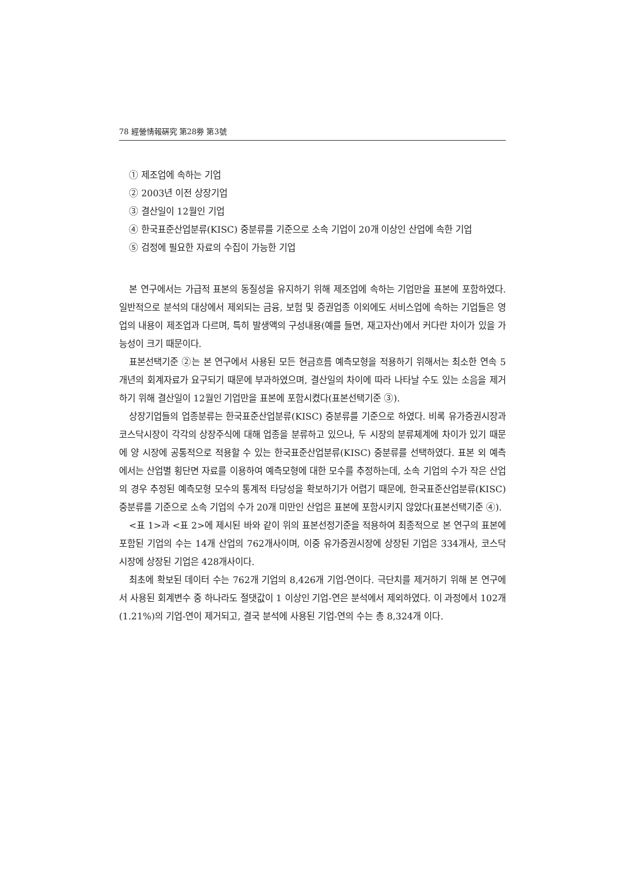78 經營情報硏究 第28劵 第3號
① 제조업에 속하는 기업
② 2003년 이전 상장기업
③ 결산일이 12월인 기업
④ 한국표준산업분류(KISC) 중분류를 기준으로 소속 기업이 20개 이상인 산업에 속한 기업
⑤ 검정에 필요한 자료의 수집이 가능한 기업
본 연구에서는 가급적 표본의 동질성을 유지하기 위해 제조업에 속하는 기업만을 표본에 포함하였다. 일반적으로 분석의 대상에서 제외되는 금융, 보험 및 증권업종 이외에도 서비스업에 속하는 기업들은 영업의 내용이 제조업과 다르며, 특히 발생액의 구성내용(예를 들면, 재고자산)에서 커다란 차이가 있을 가능성이 크기 때문이다.
표본선택기준 ②는 본 연구에서 사용된 모든 현금흐름 예측모형을 적용하기 위해서는 최소한 연속 5개년의 회계자료가 요구되기 때문에 부과하였으며, 결산일의 차이에 따라 나타날 수도 있는 소음을 제거하기 위해 결산일이 12월인 기업만을 표본에 포함시켰다(표본선택기준 ③).
상장기업들의 업종분류는 한국표준산업분류(KISC) 중분류를 기준으로 하였다. 비록 유가증권시장과 코스닥시장이 각각의 상장주식에 대해 업종을 분류하고 있으나, 두 시장의 분류체계에 차이가 있기 때문에 양 시장에 공통적으로 적용할 수 있는 한국표준산업분류(KISC) 중분류를 선택하였다. 표본 외 예측에서는 산업별 횡단면 자료를 이용하여 예측모형에 대한 모수를 추정하는데, 소속 기업의 수가 작은 산업의 경우 추정된 예측모형 모수의 통계적 타당성을 확보하기가 어렵기 때문에, 한국표준산업분류(KISC) 중분류를 기준으로 소속 기업의 수가 20개 미만인 산업은 표본에 포함시키지 않았다(표본선택기준 ④).
<표 1>과 <표 2>에 제시된 바와 같이 위의 표본선정기준을 적용하여 최종적으로 본 연구의 표본에 포함된 기업의 수는 14개 산업의 762개사이며, 이중 유가증권시장에 상장된 기업은 334개사, 코스닥시장에 상장된 기업은 428개사이다.
최초에 확보된 데이터 수는 762개 기업의 8,426개 기업-연이다. 극단치를 제거하기 위해 본 연구에서 사용된 회계변수 중 하나라도 절댓값이 1 이상인 기업-연은 분석에서 제외하였다. 이 과정에서 102개(1.21%)의 기업-연이 제거되고, 결국 분석에 사용된 기업-연의 수는 총 8,324개 이다.